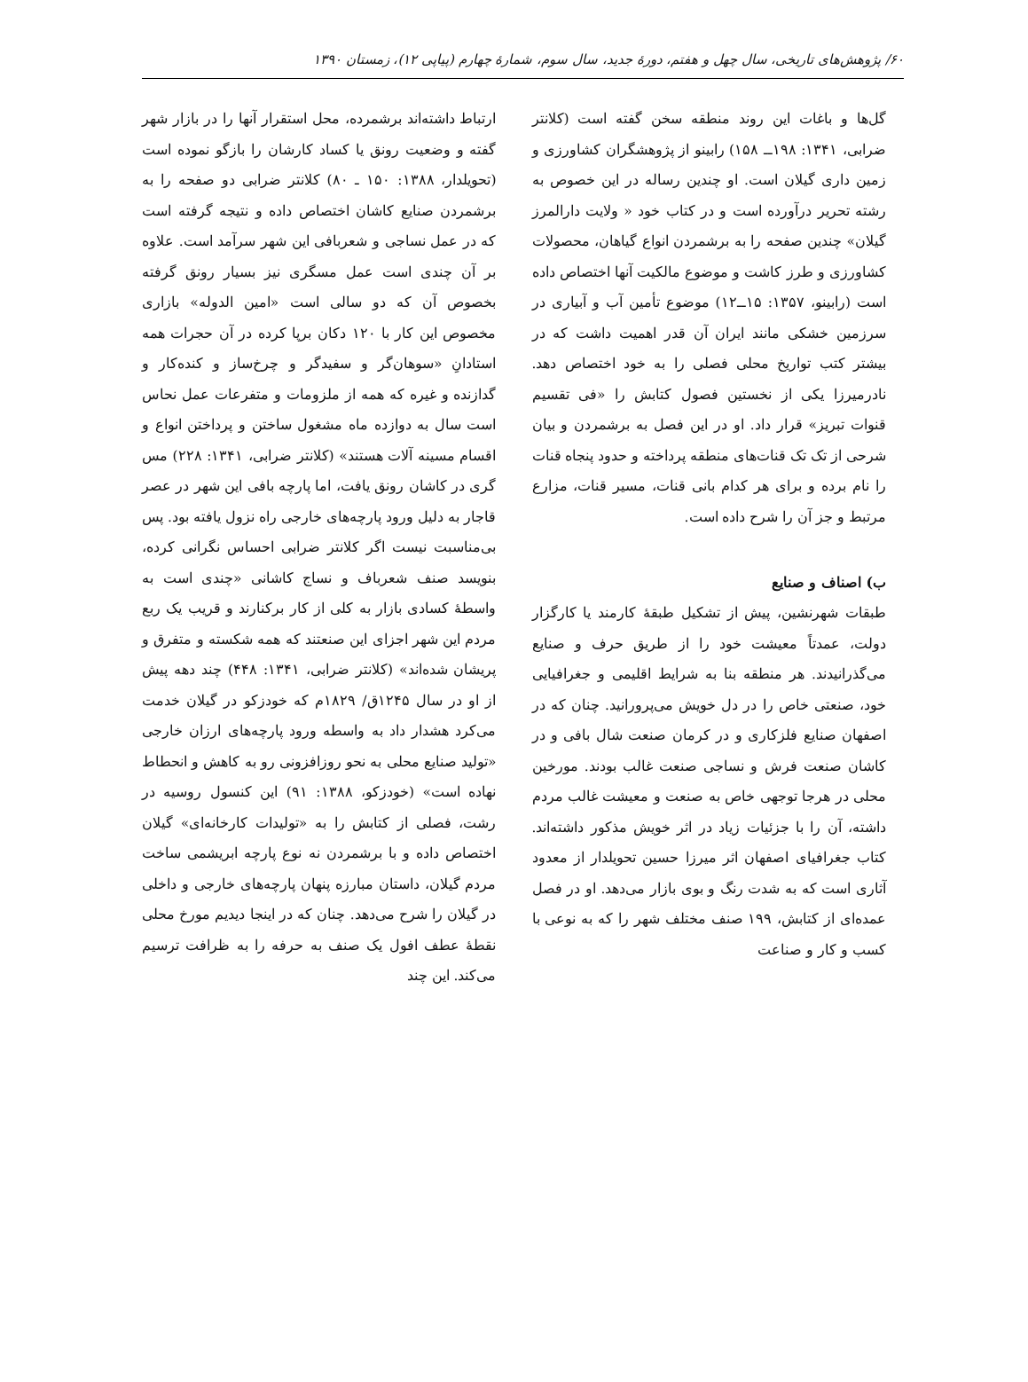۶۰/ پژوهش‌های تاریخی، سال چهل و هفتم، دورهٔ جدید، سال سوم، شمارهٔ چهارم (پیاپی ۱۲)، زمستان ۱۳۹۰
گل‌ها و باغات این روند منطقه سخن گفته است (کلانتر ضرابی، ۱۳۴۱: ۱۹۸ــ ۱۵۸) رابینو از پژوهشگران کشاورزی و زمین داری گیلان است. او چندین رساله در این خصوص به رشته تحریر درآورده است و در کتاب خود « ولایت دارالمرز گیلان» چندین صفحه را به برشمردن انواع گیاهان، محصولات کشاورزی و طرز کاشت و موضوع مالکیت آنها اختصاص داده است (رابینو، ۱۳۵۷: ۱۵ــ۱۲) موضوع تأمین آب و آبیاری در سرزمین خشکی مانند ایران آن قدر اهمیت داشت که در بیشتر کتب تواریخ محلی فصلی را به خود اختصاص دهد. نادرمیرزا یکی از نخستین فصول کتابش را «فی تقسیم قنوات تبریز» قرار داد. او در این فصل به برشمردن و بیان شرحی از تک تک قنات‌های منطقه پرداخته و حدود پنجاه قنات را نام برده و برای هر کدام بانی قنات، مسیر قنات، مزارع مرتبط و جز آن را شرح داده است.
ب) اصناف و صنایع
طبقات شهرنشین، پیش از تشکیل طبقهٔ کارمند یا کارگزار دولت، عمدتاً معیشت خود را از طریق حرف و صنایع می‌گذرانیدند. هر منطقه بنا به شرایط اقلیمی و جغرافیایی خود، صنعتی خاص را در دل خویش می‌پرورانید. چنان که در اصفهان صنایع فلزکاری و در کرمان صنعت شال بافی و در کاشان صنعت فرش و نساجی صنعت غالب بودند. مورخین محلی در هرجا توجهی خاص به صنعت و معیشت غالب مردم داشته، آن را با جزئیات زیاد در اثر خویش مذکور داشته‌اند. کتاب جغرافیای اصفهان اثر میرزا حسین تحویلدار از معدود آثاری است که به شدت رنگ و بوی بازار می‌دهد. او در فصل عمده‌ای از کتابش، ۱۹۹ صنف مختلف شهر را که به نوعی با کسب و کار و صناعت
ارتباط داشته‌اند برشمرده، محل استقرار آنها را در بازار شهر گفته و وضعیت رونق یا کساد کارشان را بازگو نموده است (تحویلدار، ۱۳۸۸: ۱۵۰ ـ ۸۰) کلانتر ضرابی دو صفحه را به برشمردن صنایع کاشان اختصاص داده و نتیجه گرفته است که در عمل نساجی و شعربافی این شهر سرآمد است. علاوه بر آن چندی است عمل مسگری نیز بسیار رونق گرفته بخصوص آن که دو سالی است «امین الدوله» بازاری مخصوص این کار با ۱۲۰ دکان برپا کرده در آن حجرات همه استادانِ «سوهان‌گر و سفیدگر و چرخ‌ساز و کنده‌کار و گدازنده و غیره که همه از ملزومات و متفرعات عمل نحاس است سال به دوازده ماه مشغول ساختن و پرداختن انواع و اقسام مسینه آلات هستند» (کلانتر ضرابی، ۱۳۴۱: ۲۲۸) مس گری در کاشان رونق یافت، اما پارچه بافی این شهر در عصر قاجار به دلیل ورود پارچه‌های خارجی راه نزول یافته بود. پس بی‌مناسبت نیست اگر کلانتر ضرابی احساس نگرانی کرده، بنویسد صنف شعرباف و نساج کاشانی «چندی است به واسطهٔ کسادی بازار به کلی از کار برکنارند و قریب یک ربع مردم این شهر اجزای این صنعتند که همه شکسته و متفرق و پریشان شده‌اند» (کلانتر ضرابی، ۱۳۴۱: ۴۴۸) چند دهه پیش از او در سال ۱۲۴۵ق/ ۱۸۲۹م که خودزکو در گیلان خدمت می‌کرد هشدار داد به واسطه ورود پارچه‌های ارزان خارجی «تولید صنایع محلی به نحو روزافزونی رو به کاهش و انحطاط نهاده است» (خودزکو، ۱۳۸۸: ۹۱) این کنسول روسیه در رشت، فصلی از کتابش را به «تولیدات کارخانه‌ای» گیلان اختصاص داده و با برشمردن نه نوع پارچه ابریشمی ساخت مردم گیلان، داستان مبارزه پنهان پارچه‌های خارجی و داخلی در گیلان را شرح می‌دهد. چنان که در اینجا دیدیم مورخ محلی نقطهٔ عطف افول یک صنف به حرفه را به ظرافت ترسیم می‌کند. این چند